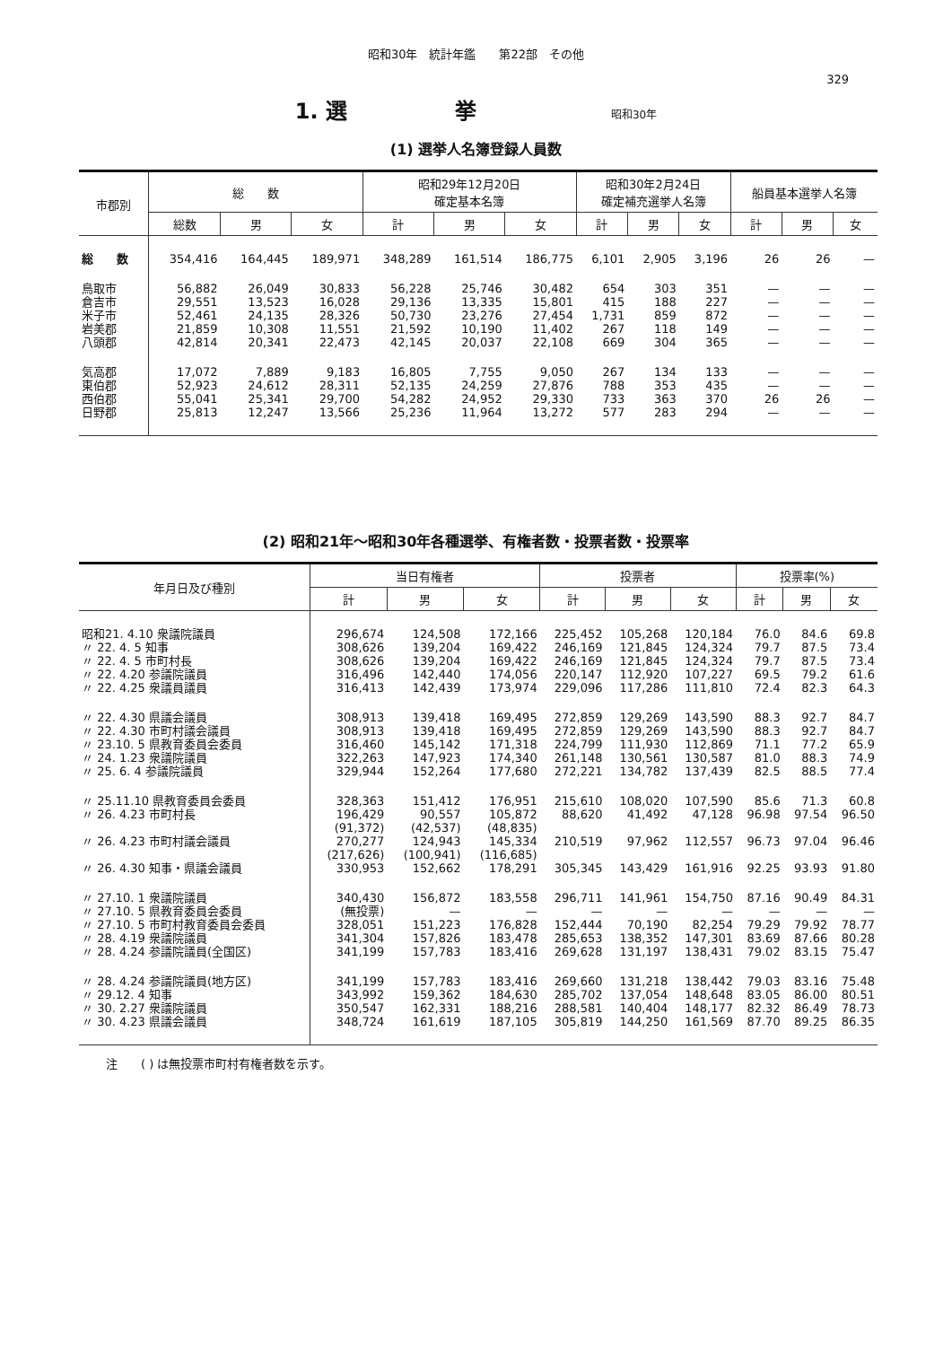昭和30年　統計年鑑　　第22部　その他
329
1. 選　　　　　挙 昭和30年
(1) 選挙人名簿登録人員数
| 市郡別 | 総 数 | | | 昭和29年12月20日 確定基本名簿 | | | 昭和30年2月24日 確定補充選挙人名簿 | | | 船員基本選挙人名簿 | | |
| --- | --- | --- | --- | --- | --- | --- | --- | --- | --- | --- | --- | --- |
| | 総数 | 男 | 女 | 計 | 男 | 女 | 計 | 男 | 女 | 計 | 男 | 女 |
| 総 数 | 354,416 | 164,445 | 189,971 | 348,289 | 161,514 | 186,775 | 6,101 | 2,905 | 3,196 | 26 | 26 | — |
| 鳥取市 | 56,882 | 26,049 | 30,833 | 56,228 | 25,746 | 30,482 | 654 | 303 | 351 | — | — | — |
| 倉吉市 | 29,551 | 13,523 | 16,028 | 29,136 | 13,335 | 15,801 | 415 | 188 | 227 | — | — | — |
| 米子市 | 52,461 | 24,135 | 28,326 | 50,730 | 23,276 | 27,454 | 1,731 | 859 | 872 | — | — | — |
| 岩美郡 | 21,859 | 10,308 | 11,551 | 21,592 | 10,190 | 11,402 | 267 | 118 | 149 | — | — | — |
| 八頭郡 | 42,814 | 20,341 | 22,473 | 42,145 | 20,037 | 22,108 | 669 | 304 | 365 | — | — | — |
| 気高郡 | 17,072 | 7,889 | 9,183 | 16,805 | 7,755 | 9,050 | 267 | 134 | 133 | — | — | — |
| 東伯郡 | 52,923 | 24,612 | 28,311 | 52,135 | 24,259 | 27,876 | 788 | 353 | 435 | — | — | — |
| 西伯郡 | 55,041 | 25,341 | 29,700 | 54,282 | 24,952 | 29,330 | 733 | 363 | 370 | 26 | 26 | — |
| 日野郡 | 25,813 | 12,247 | 13,566 | 25,236 | 11,964 | 13,272 | 577 | 283 | 294 | — | — | — |
(2) 昭和21年〜昭和30年各種選挙、有権者数・投票者数・投票率
| 年月日及び種別 | 当日有権者 | | | 投票者 | | | 投票率(%) | | |
| --- | --- | --- | --- | --- | --- | --- | --- | --- | --- |
| | 計 | 男 | 女 | 計 | 男 | 女 | 計 | 男 | 女 |
| 昭和21. 4.10 衆議院議員 | 296,674 | 124,508 | 172,166 | 225,452 | 105,268 | 120,184 | 76.0 | 84.6 | 69.8 |
| 〃 22. 4. 5 知事 | 308,626 | 139,204 | 169,422 | 246,169 | 121,845 | 124,324 | 79.7 | 87.5 | 73.4 |
| 〃 22. 4. 5 市町村長 | 308,626 | 139,204 | 169,422 | 246,169 | 121,845 | 124,324 | 79.7 | 87.5 | 73.4 |
| 〃 22. 4.20 参議院議員 | 316,496 | 142,440 | 174,056 | 220,147 | 112,920 | 107,227 | 69.5 | 79.2 | 61.6 |
| 〃 22. 4.25 衆議員議員 | 316,413 | 142,439 | 173,974 | 229,096 | 117,286 | 111,810 | 72.4 | 82.3 | 64.3 |
| 〃 22. 4.30 県議会議員 | 308,913 | 139,418 | 169,495 | 272,859 | 129,269 | 143,590 | 88.3 | 92.7 | 84.7 |
| 〃 22. 4.30 市町村議会議員 | 308,913 | 139,418 | 169,495 | 272,859 | 129,269 | 143,590 | 88.3 | 92.7 | 84.7 |
| 〃 23.10. 5 県教育委員会委員 | 316,460 | 145,142 | 171,318 | 224,799 | 111,930 | 112,869 | 71.1 | 77.2 | 65.9 |
| 〃 24. 1.23 衆議院議員 | 322,263 | 147,923 | 174,340 | 261,148 | 130,561 | 130,587 | 81.0 | 88.3 | 74.9 |
| 〃 25. 6. 4 参議院議員 | 329,944 | 152,264 | 177,680 | 272,221 | 134,782 | 137,439 | 82.5 | 88.5 | 77.4 |
| 〃 25.11.10 県教育委員会委員 | 328,363 | 151,412 | 176,951 | 215,610 | 108,020 | 107,590 | 85.6 | 71.3 | 60.8 |
| 〃 26. 4.23 市町村長 | 196,429 | 90,557 | 105,872 | 88,620 | 41,492 | 47,128 | 96.98 | 97.54 | 96.50 |
| | (91,372) | (42,537) | (48,835) | | | | | | |
| 〃 26. 4.23 市町村議会議員 | 270,277 | 124,943 | 145,334 | 210,519 | 97,962 | 112,557 | 96.73 | 97.04 | 96.46 |
| | (217,626) | (100,941) | (116,685) | | | | | | |
| 〃 26. 4.30 知事・県議会議員 | 330,953 | 152,662 | 178,291 | 305,345 | 143,429 | 161,916 | 92.25 | 93.93 | 91.80 |
| 〃 27.10. 1 衆議院議員 | 340,430 | 156,872 | 183,558 | 296,711 | 141,961 | 154,750 | 87.16 | 90.49 | 84.31 |
| 〃 27.10. 5 県教育委員会委員 | (無投票) | — | — | — | — | — | — | — | — |
| 〃 27.10. 5 市町村教育委員会委員 | 328,051 | 151,223 | 176,828 | 152,444 | 70,190 | 82,254 | 79.29 | 79.92 | 78.77 |
| 〃 28. 4.19 衆議院議員 | 341,304 | 157,826 | 183,478 | 285,653 | 138,352 | 147,301 | 83.69 | 87.66 | 80.28 |
| 〃 28. 4.24 参議院議員(全国区) | 341,199 | 157,783 | 183,416 | 269,628 | 131,197 | 138,431 | 79.02 | 83.15 | 75.47 |
| 〃 28. 4.24 参議院議員(地方区) | 341,199 | 157,783 | 183,416 | 269,660 | 131,218 | 138,442 | 79.03 | 83.16 | 75.48 |
| 〃 29.12. 4 知事 | 343,992 | 159,362 | 184,630 | 285,702 | 137,054 | 148,648 | 83.05 | 86.00 | 80.51 |
| 〃 30. 2.27 衆議院議員 | 350,547 | 162,331 | 188,216 | 288,581 | 140,404 | 148,177 | 82.32 | 86.49 | 78.73 |
| 〃 30. 4.23 県議会議員 | 348,724 | 161,619 | 187,105 | 305,819 | 144,250 | 161,569 | 87.70 | 89.25 | 86.35 |
注　　( ) は無投票市町村有権者数を示す。